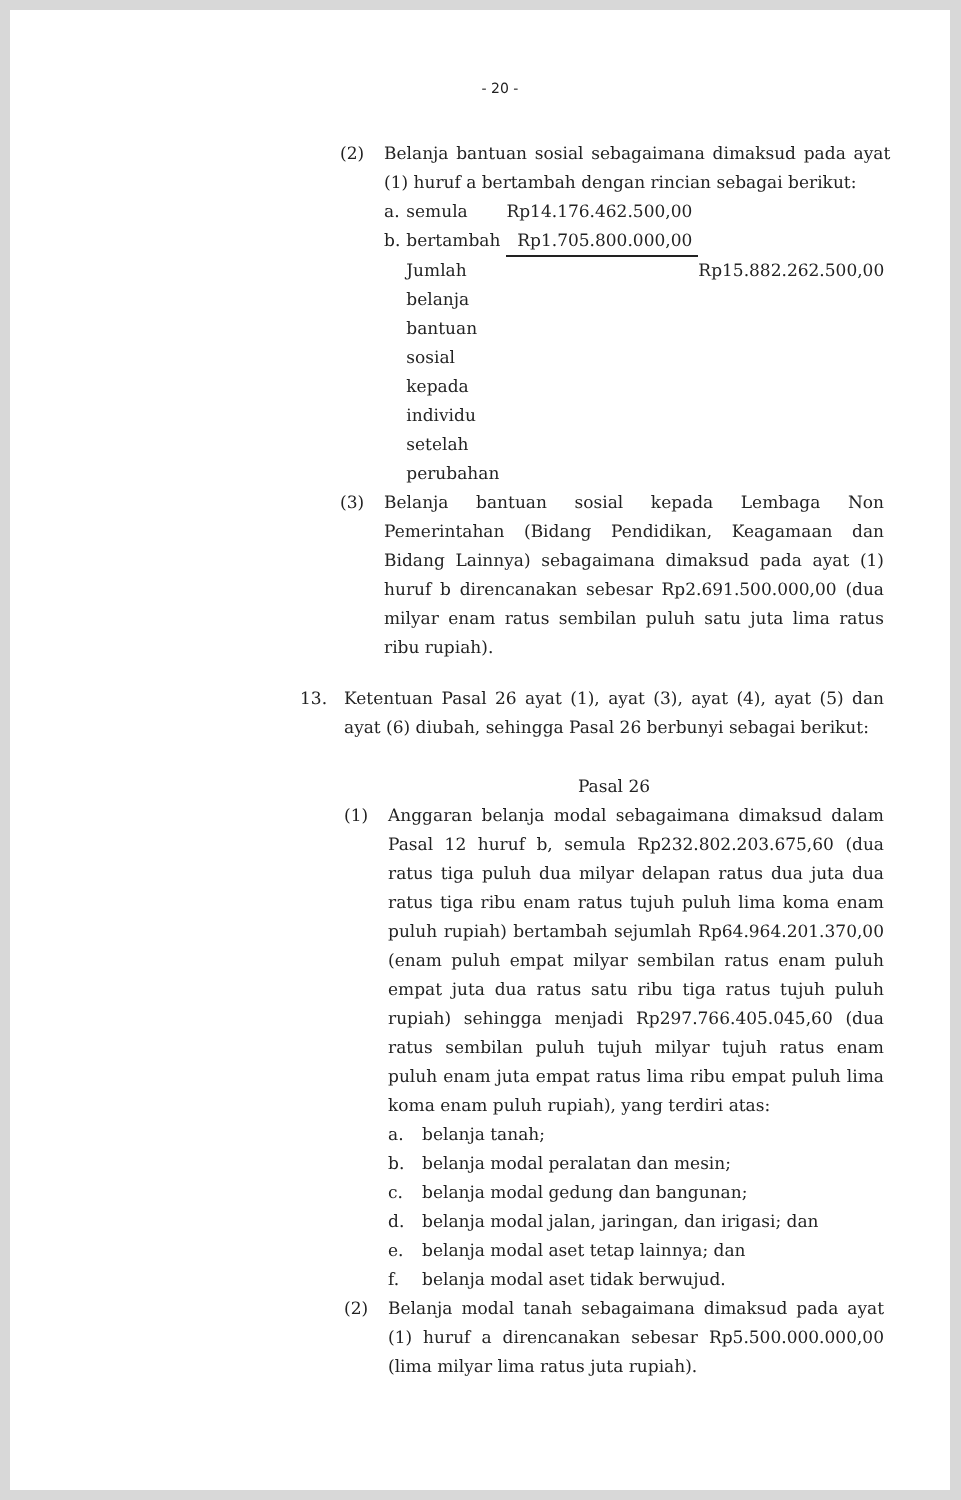- 20 -
(2) Belanja bantuan sosial sebagaimana dimaksud pada ayat (1) huruf a bertambah dengan rincian sebagai berikut:
| a. | semula | Rp14.176.462.500,00 | |
| b. | bertambah | Rp1.705.800.000,00 | |
| | Jumlah belanja bantuan sosial kepada individu setelah perubahan | | Rp15.882.262.500,00 |
(3) Belanja bantuan sosial kepada Lembaga Non Pemerintahan (Bidang Pendidikan, Keagamaan dan Bidang Lainnya) sebagaimana dimaksud pada ayat (1) huruf b direncanakan sebesar Rp2.691.500.000,00 (dua milyar enam ratus sembilan puluh satu juta lima ratus ribu rupiah).
13. Ketentuan Pasal 26 ayat (1), ayat (3), ayat (4), ayat (5) dan ayat (6) diubah, sehingga Pasal 26 berbunyi sebagai berikut:
Pasal 26
(1) Anggaran belanja modal sebagaimana dimaksud dalam Pasal 12 huruf b, semula Rp232.802.203.675,60 (dua ratus tiga puluh dua milyar delapan ratus dua juta dua ratus tiga ribu enam ratus tujuh puluh lima koma enam puluh rupiah) bertambah sejumlah Rp64.964.201.370,00 (enam puluh empat milyar sembilan ratus enam puluh empat juta dua ratus satu ribu tiga ratus tujuh puluh rupiah) sehingga menjadi Rp297.766.405.045,60 (dua ratus sembilan puluh tujuh milyar tujuh ratus enam puluh enam juta empat ratus lima ribu empat puluh lima koma enam puluh rupiah), yang terdiri atas:
a. belanja tanah;
b. belanja modal peralatan dan mesin;
c. belanja modal gedung dan bangunan;
d. belanja modal jalan, jaringan, dan irigasi; dan
e. belanja modal aset tetap lainnya; dan
f. belanja modal aset tidak berwujud.
(2) Belanja modal tanah sebagaimana dimaksud pada ayat (1) huruf a direncanakan sebesar Rp5.500.000.000,00 (lima milyar lima ratus juta rupiah).